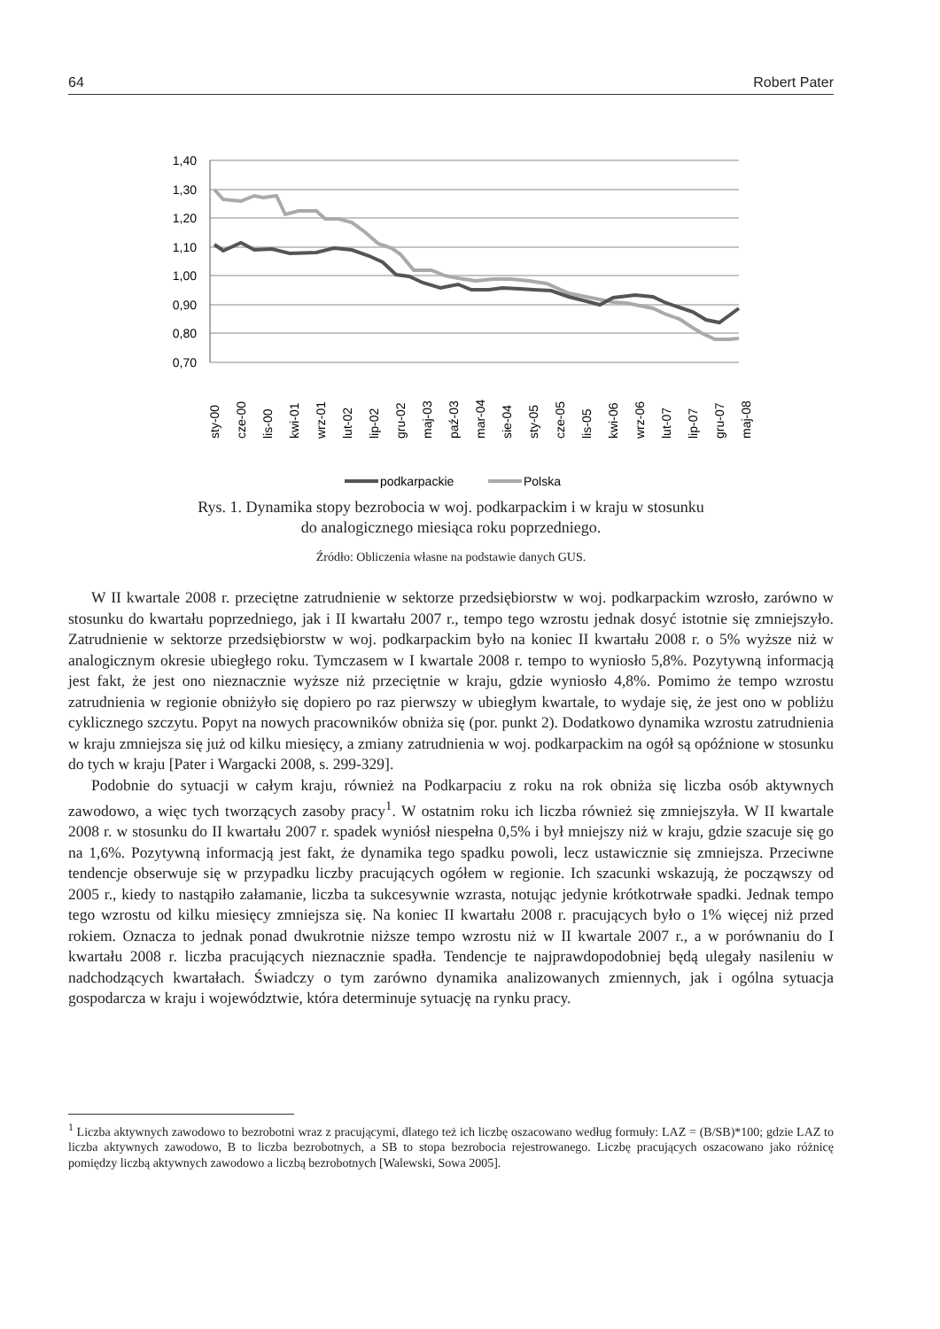64 Robert Pater
1,40
1,30
1,20
1,10
1,00
0,90
0,80
0,70
sty-00
cze-00
lis-00
kwi-01
wrz-01
lut-02
lip-02
gru-02
maj-03
paź-03
mar-04
sie-04
sty-05
cze-05
lis-05
kwi-06
wrz-06
lut-07
lip-07
gru-07
maj-08
podkarpackie
Polska
Rys. 1. Dynamika stopy bezrobocia w woj. podkarpackim i w kraju w stosunku
do analogicznego miesiąca roku poprzedniego.
Źródło: Obliczenia własne na podstawie danych GUS.
W II kwartale 2008 r. przeciętne zatrudnienie w sektorze przedsiębiorstw w woj. podkarpackim wzrosło, zarówno w stosunku do kwartału poprzedniego, jak i II kwartału 2007 r., tempo tego wzrostu jednak dosyć istotnie się zmniejszyło. Zatrudnienie w sektorze przedsiębiorstw w woj. podkarpackim było na koniec II kwartału 2008 r. o 5% wyższe niż w analogicznym okresie ubiegłego roku. Tymczasem w I kwartale 2008 r. tempo to wyniosło 5,8%. Pozytywną informacją jest fakt, że jest ono nieznacznie wyższe niż przeciętnie w kraju, gdzie wyniosło 4,8%. Pomimo że tempo wzrostu zatrudnienia w regionie obniży­ło się dopiero po raz pierwszy w ubiegłym kwartale, to wydaje się, że jest ono w pobliżu cyklicznego szczytu. Popyt na nowych pracowników obniża się (por. punkt 2). Dodatkowo dynamika wzrostu za­trudnienia w kraju zmniejsza się już od kilku miesięcy, a zmiany zatrudnienia w woj. podkarpackim na ogół są opóźnione w stosunku do tych w kraju [Pater i Wargacki 2008, s. 299-329].
Podobnie do sytuacji w całym kraju, również na Podkarpaciu z roku na rok obniża się liczba osób aktywnych zawodowo, a więc tych tworzących zasoby pracy<sup>1</sup>. W ostatnim roku ich liczba również się zmniejszyła. W II kwartale 2008 r. w stosunku do II kwartału 2007 r. spadek wyniósł niespełna 0,5% i był mniejszy niż w kraju, gdzie szacuje się go na 1,6%. Pozytywną informacją jest fakt, że dynamika tego spadku powoli, lecz ustawicznie się zmniejsza. Przeciwne tendencje obserwuje się w przypadku liczby pracujących ogółem w regionie. Ich szacunki wskazują, że począwszy od 2005 r., kiedy to na­stąpiło załamanie, liczba ta sukcesywnie wzrasta, notując jedynie krótkotrwałe spadki. Jednak tempo tego wzrostu od kilku miesięcy zmniejsza się. Na koniec II kwartału 2008 r. pracujących było o 1% więcej niż przed rokiem. Oznacza to jednak ponad dwukrotnie niższe tempo wzrostu niż w II kwarta­le 2007 r., a w porównaniu do I kwartału 2008 r. liczba pracujących nieznacznie spadła. Tendencje te najprawdopodobniej będą ulegały nasileniu w nadchodzących kwartałach. Świadczy o tym zarówno dynamika analizowanych zmiennych, jak i ogólna sytuacja gospodarcza w kraju i województwie, która determinuje sytuację na rynku pracy.
<sup>1</sup> Liczba aktywnych zawodowo to bezrobotni wraz z pracującymi, dlatego też ich liczbę oszacowano według formuły: LAZ = (B/SB)*100; gdzie LAZ to liczba aktywnych zawodowo, B to liczba bezrobotnych, a SB to stopa bezrobocia reje­strowanego. Liczbę pracujących oszacowano jako różnicę pomiędzy liczbą aktywnych zawodowo a liczbą bezrobotnych [Walewski, Sowa 2005].